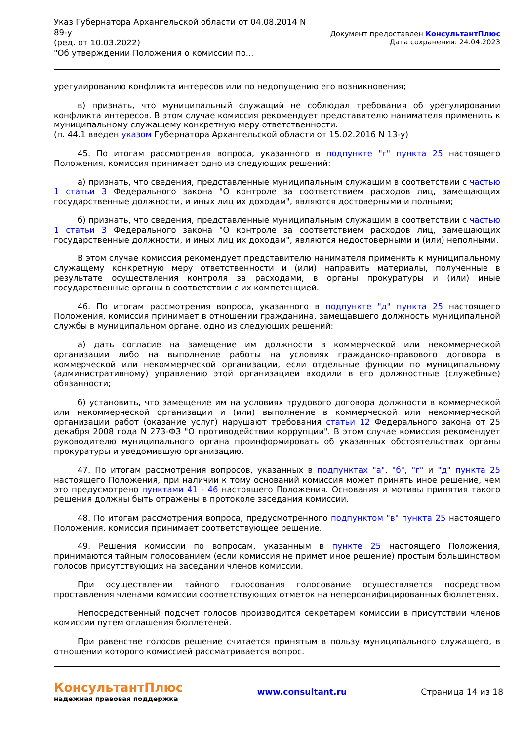Указ Губернатора Архангельской области от 04.08.2014 N
89-у
(ред. от 10.03.2022)
"Об утверждении Положения о комиссии по...
Документ предоставлен КонсультантПлюс
Дата сохранения: 24.04.2023
урегулированию конфликта интересов или по недопущению его возникновения;
в) признать, что муниципальный служащий не соблюдал требования об урегулировании конфликта интересов. В этом случае комиссия рекомендует представителю нанимателя применить к муниципальному служащему конкретную меру ответственности.
(п. 44.1 введен указом Губернатора Архангельской области от 15.02.2016 N 13-у)
45. По итогам рассмотрения вопроса, указанного в подпункте "г" пункта 25 настоящего Положения, комиссия принимает одно из следующих решений:
а) признать, что сведения, представленные муниципальным служащим в соответствии с частью 1 статьи 3 Федерального закона "О контроле за соответствием расходов лиц, замещающих государственные должности, и иных лиц их доходам", являются достоверными и полными;
б) признать, что сведения, представленные муниципальным служащим в соответствии с частью 1 статьи 3 Федерального закона "О контроле за соответствием расходов лиц, замещающих государственные должности, и иных лиц их доходам", являются недостоверными и (или) неполными.
В этом случае комиссия рекомендует представителю нанимателя применить к муниципальному служащему конкретную меру ответственности и (или) направить материалы, полученные в результате осуществления контроля за расходами, в органы прокуратуры и (или) иные государственные органы в соответствии с их компетенцией.
46. По итогам рассмотрения вопроса, указанного в подпункте "д" пункта 25 настоящего Положения, комиссия принимает в отношении гражданина, замещавшего должность муниципальной службы в муниципальном органе, одно из следующих решений:
а) дать согласие на замещение им должности в коммерческой или некоммерческой организации либо на выполнение работы на условиях гражданско-правового договора в коммерческой или некоммерческой организации, если отдельные функции по муниципальному (административному) управлению этой организацией входили в его должностные (служебные) обязанности;
б) установить, что замещение им на условиях трудового договора должности в коммерческой или некоммерческой организации и (или) выполнение в коммерческой или некоммерческой организации работ (оказание услуг) нарушают требования статьи 12 Федерального закона от 25 декабря 2008 года N 273-ФЗ "О противодействии коррупции". В этом случае комиссия рекомендует руководителю муниципального органа проинформировать об указанных обстоятельствах органы прокуратуры и уведомившую организацию.
47. По итогам рассмотрения вопросов, указанных в подпунктах "а", "б", "г" и "д" пункта 25 настоящего Положения, при наличии к тому оснований комиссия может принять иное решение, чем это предусмотрено пунктами 41 - 46 настоящего Положения. Основания и мотивы принятия такого решения должны быть отражены в протоколе заседания комиссии.
48. По итогам рассмотрения вопроса, предусмотренного подпунктом "в" пункта 25 настоящего Положения, комиссия принимает соответствующее решение.
49. Решения комиссии по вопросам, указанным в пункте 25 настоящего Положения, принимаются тайным голосованием (если комиссия не примет иное решение) простым большинством голосов присутствующих на заседании членов комиссии.
При осуществлении тайного голосования голосование осуществляется посредством проставления членами комиссии соответствующих отметок на неперсонифицированных бюллетенях.
Непосредственный подсчет голосов производится секретарем комиссии в присутствии членов комиссии путем оглашения бюллетеней.
При равенстве голосов решение считается принятым в пользу муниципального служащего, в отношении которого комиссией рассматривается вопрос.
КонсультантПлюс
надежная правовая поддержка
www.consultant.ru Страница 14 из 18